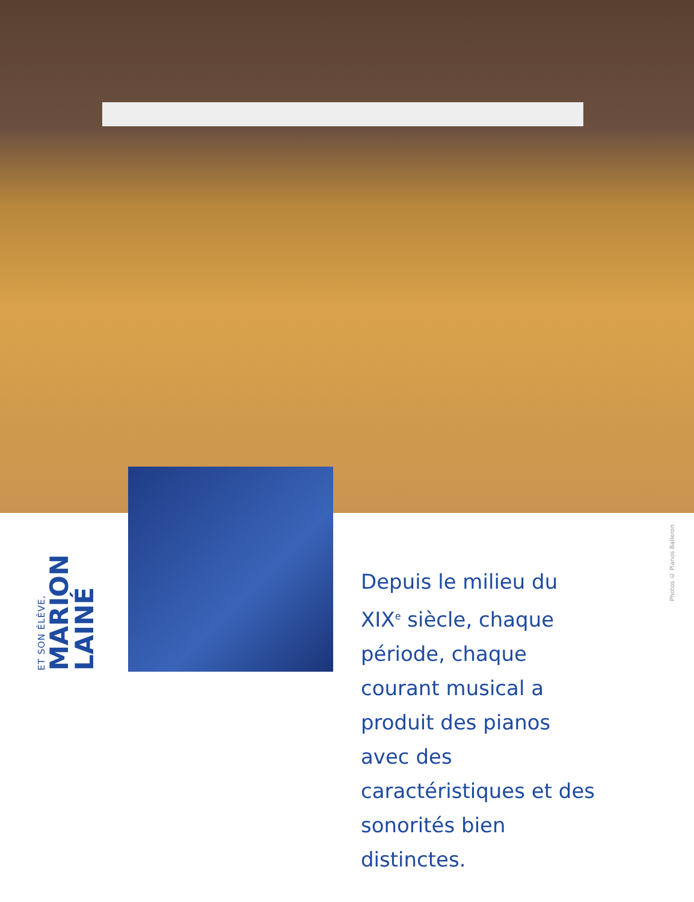ET SON ÉLÈVE,
MARION LAINÉ
Depuis le milieu du XIX<sup>e</sup> siècle, chaque période, chaque courant musical a produit des pianos avec des caractéristiques et des sonorités bien distinctes.
Photos © Pianos Balleron